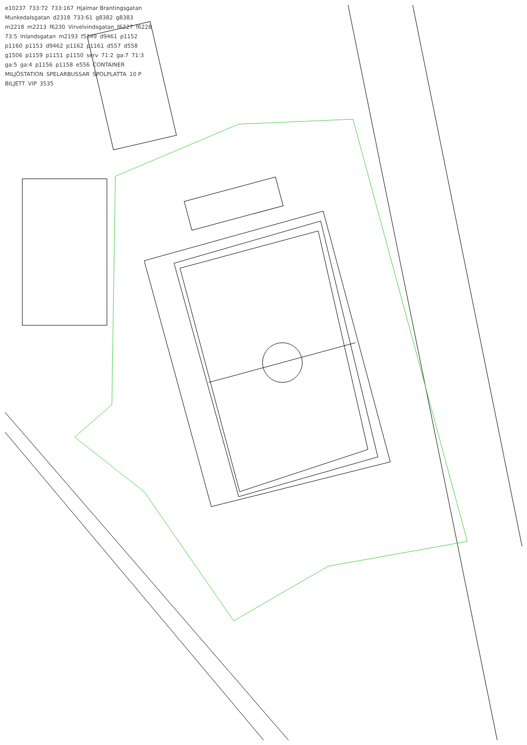e10237 733:72 733:167 Hjalmar Brantingsgatan Munkedalsgatan d2318 733:61 g8382 g8383 m2218 m2213 f6230 Virvelvindsgatan f6227 f6228 73:5 Inlandsgatan m2193 f5349 d9461 p1152 p1160 p1153 d9462 p1162 p1161 d557 d558 g1506 p1159 p1151 p1150 serv 71:2 ga:7 71:3 ga:5 ga:4 p1156 p1158 e556 CONTAINER MILJÖSTATION SPELARBUSSAR SPOLPLATTA 10 P BILJETT VIP 3535